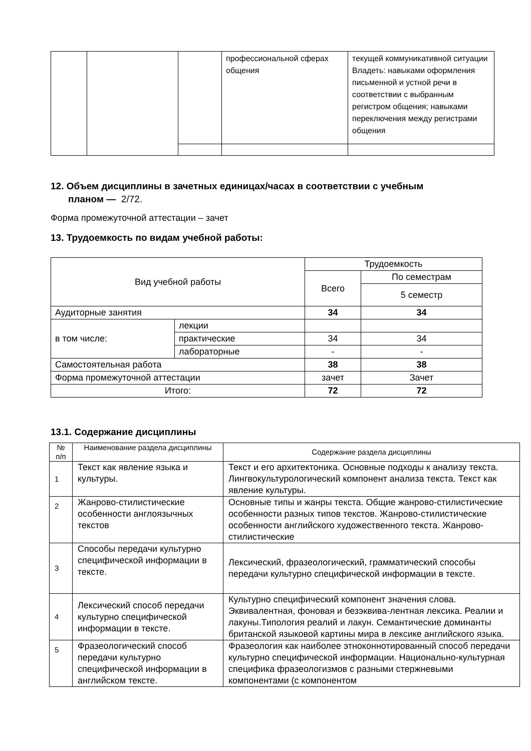| | | | профессиональной сферах общения | текущей коммуникативной ситуации Владеть: навыками оформления письменной и устной речи в соответствии с выбранным регистром общения; навыками переключения между регистрами общения |
12. Объем дисциплины в зачетных единицах/часах в соответствии с учебным
планом — 2/72.
Форма промежуточной аттестации – зачет
13. Трудоемкость по видам учебной работы:
| Вид учебной работы | | Трудоемкость | |
| --- | --- | --- | --- |
| | | Всего | По семестрам |
| | | | 5 семестр |
| Аудиторные занятия | | 34 | 34 |
| в том числе: | лекции | | |
| | практические | 34 | 34 |
| | лабораторные | - | - |
| Самостоятельная работа | | 38 | 38 |
| Форма промежуточной аттестации | | зачет | Зачет |
| Итого: | | 72 | 72 |
13.1. Содержание дисциплины
| № п/п | Наименование раздела дисциплины | Содержание раздела дисциплины |
| --- | --- | --- |
| 1 | Текст как явление языка и культуры. | Текст и его архитектоника. Основные подходы к анализу текста. Лингвокультурологический компонент анализа текста. Текст как явление культуры. |
| 2 | Жанрово-стилистические особенности англоязычных текстов | Основные типы и жанры текста. Общие жанрово-стилистические особенности разных типов текстов. Жанрово-стилистические особенности английского художественного текста. Жанрово-стилистические |
| 3 | Способы передачи культурно специфической информации в тексте. | Лексический, фразеологический, грамматический способы передачи культурно специфической информации в тексте. |
| 4 | Лексический способ передачи культурно специфической информации в тексте. | Культурно специфический компонент значения слова. Эквивалентная, фоновая и безэквива-лентная лексика. Реалии и лакуны.Типология реалий и лакун. Семантические доминанты британской языковой картины мира в лексике английского языка. |
| 5 | Фразеологический способ передачи культурно специфической информации в английском тексте. | Фразеология как наиболее этноконнотированный способ передачи культурно специфической информации. Национально-культурная специфика фразеологизмов с разными стержневыми компонентами (с компонентом |